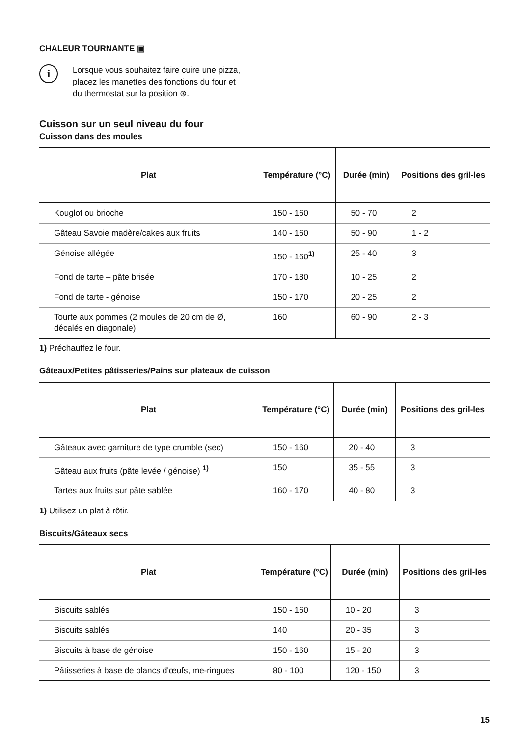CHALEUR TOURNANTE ▣
i
Lorsque vous souhaitez faire cuire une pizza, placez les manettes des fonctions du four et du thermostat sur la position ⊛.
Cuisson sur un seul niveau du four
Cuisson dans des moules
| Plat | Température (°C) | Durée (min) | Positions des gril-les |
| --- | --- | --- | --- |
| Kouglof ou brioche | 150 - 160 | 50 - 70 | 2 |
| Gâteau Savoie madère/cakes aux fruits | 140 - 160 | 50 - 90 | 1 - 2 |
| Génoise allégée | 150 - 160<sup>1)</sup> | 25 - 40 | 3 |
| Fond de tarte – pâte brisée | 170 - 180 | 10 - 25 | 2 |
| Fond de tarte - génoise | 150 - 170 | 20 - 25 | 2 |
| Tourte aux pommes (2 moules de 20 cm de Ø, décalés en diagonale) | 160 | 60 - 90 | 2 - 3 |
1) Préchauffez le four.
Gâteaux/Petites pâtisseries/Pains sur plateaux de cuisson
| Plat | Température (°C) | Durée (min) | Positions des gril-les |
| --- | --- | --- | --- |
| Gâteaux avec garniture de type crumble (sec) | 150 - 160 | 20 - 40 | 3 |
| Gâteau aux fruits (pâte levée / génoise) <sup>1)</sup> | 150 | 35 - 55 | 3 |
| Tartes aux fruits sur pâte sablée | 160 - 170 | 40 - 80 | 3 |
1) Utilisez un plat à rôtir.
Biscuits/Gâteaux secs
| Plat | Température (°C) | Durée (min) | Positions des gril-les |
| --- | --- | --- | --- |
| Biscuits sablés | 150 - 160 | 10 - 20 | 3 |
| Biscuits sablés | 140 | 20 - 35 | 3 |
| Biscuits à base de génoise | 150 - 160 | 15 - 20 | 3 |
| Pâtisseries à base de blancs d'œufs, me-ringues | 80 - 100 | 120 - 150 | 3 |
15